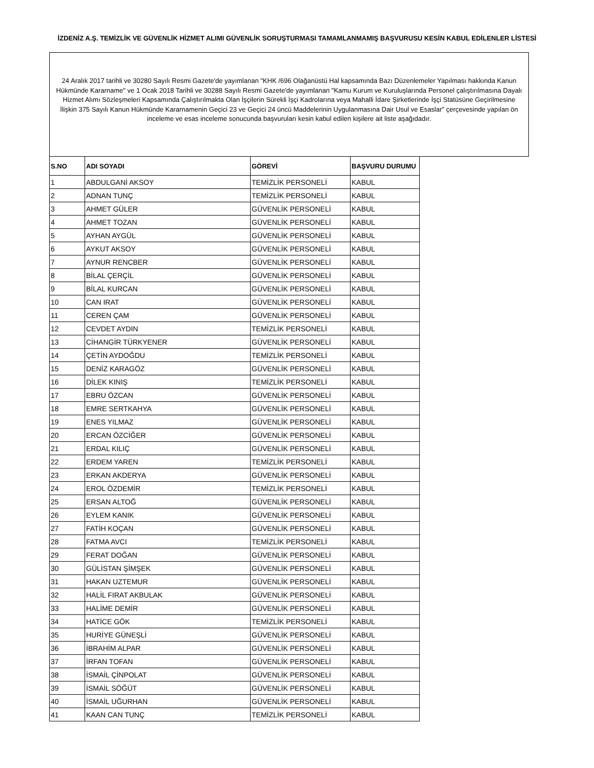İZDENİZ A.Ş. TEMİZLİK VE GÜVENLİK HİZMET ALIMI GÜVENLİK SORUŞTURMASI TAMAMLANMAMIŞ BAŞVURUSU KESİN KABUL EDİLENLER LİSTESİ
24 Aralık 2017 tarihli ve 30280 Sayılı Resmi Gazete'de yayımlanan "KHK /696 Olağanüstü Hal kapsamında Bazı Düzenlemeler Yapılması hakkında Kanun Hükmünde Kararname" ve 1 Ocak 2018 Tarihli ve 30288 Sayılı Resmi Gazete'de yayımlanan "Kamu Kurum ve Kuruluşlarında Personel çalıştırılmasına Dayalı Hizmet Alımı Sözleşmeleri Kapsamında Çalıştırılmakta Olan İşçilerin Sürekli İşçi Kadrolarına veya Mahalli İdare Şirketlerinde İşçi Statüsüne Geçirilmesine İlişkin 375 Sayılı Kanun Hükmünde Kararnamenin Geçici 23 ve Geçici 24 üncü Maddelerinin Uygulanmasına Dair Usul ve Esaslar" çerçevesinde yapılan ön inceleme ve esas inceleme sonucunda başvuruları kesin kabul edilen kişilere ait liste aşağıdadır.
| S.NO | ADI SOYADI | GÖREVİ | BAŞVURU DURUMU |
| --- | --- | --- | --- |
| 1 | ABDULGANİ AKSOY | TEMİZLİK PERSONELİ | KABUL |
| 2 | ADNAN TUNÇ | TEMİZLİK PERSONELİ | KABUL |
| 3 | AHMET GÜLER | GÜVENLİK PERSONELİ | KABUL |
| 4 | AHMET TOZAN | GÜVENLİK PERSONELİ | KABUL |
| 5 | AYHAN AYGÜL | GÜVENLİK PERSONELİ | KABUL |
| 6 | AYKUT AKSOY | GÜVENLİK PERSONELİ | KABUL |
| 7 | AYNUR RENCBER | GÜVENLİK PERSONELİ | KABUL |
| 8 | BİLAL ÇERÇİL | GÜVENLİK PERSONELİ | KABUL |
| 9 | BİLAL KURCAN | GÜVENLİK PERSONELİ | KABUL |
| 10 | CAN IRAT | GÜVENLİK PERSONELİ | KABUL |
| 11 | CEREN ÇAM | GÜVENLİK PERSONELİ | KABUL |
| 12 | CEVDET AYDIN | TEMİZLİK PERSONELİ | KABUL |
| 13 | CİHANGİR TÜRKYENER | GÜVENLİK PERSONELİ | KABUL |
| 14 | ÇETİN AYDOĞDU | TEMİZLİK PERSONELİ | KABUL |
| 15 | DENİZ KARAGÖZ | GÜVENLİK PERSONELİ | KABUL |
| 16 | DİLEK KINIŞ | TEMİZLİK PERSONELİ | KABUL |
| 17 | EBRU ÖZCAN | GÜVENLİK PERSONELİ | KABUL |
| 18 | EMRE SERTKAHYA | GÜVENLİK PERSONELİ | KABUL |
| 19 | ENES YILMAZ | GÜVENLİK PERSONELİ | KABUL |
| 20 | ERCAN ÖZCİĞER | GÜVENLİK PERSONELİ | KABUL |
| 21 | ERDAL KILIÇ | GÜVENLİK PERSONELİ | KABUL |
| 22 | ERDEM YAREN | TEMİZLİK PERSONELİ | KABUL |
| 23 | ERKAN AKDERYA | GÜVENLİK PERSONELİ | KABUL |
| 24 | EROL ÖZDEMİR | TEMİZLİK PERSONELİ | KABUL |
| 25 | ERSAN ALTOĞ | GÜVENLİK PERSONELİ | KABUL |
| 26 | EYLEM KANIK | GÜVENLİK PERSONELİ | KABUL |
| 27 | FATİH KOÇAN | GÜVENLİK PERSONELİ | KABUL |
| 28 | FATMA AVCI | TEMİZLİK PERSONELİ | KABUL |
| 29 | FERAT DOĞAN | GÜVENLİK PERSONELİ | KABUL |
| 30 | GÜLİSTAN ŞİMŞEK | GÜVENLİK PERSONELİ | KABUL |
| 31 | HAKAN UZTEMUR | GÜVENLİK PERSONELİ | KABUL |
| 32 | HALİL FIRAT AKBULAK | GÜVENLİK PERSONELİ | KABUL |
| 33 | HALİME DEMİR | GÜVENLİK PERSONELİ | KABUL |
| 34 | HATİCE GÖK | TEMİZLİK PERSONELİ | KABUL |
| 35 | HURİYE GÜNEŞLİ | GÜVENLİK PERSONELİ | KABUL |
| 36 | İBRAHİM ALPAR | GÜVENLİK PERSONELİ | KABUL |
| 37 | İRFAN TOFAN | GÜVENLİK PERSONELİ | KABUL |
| 38 | İSMAİL ÇİNPOLAT | GÜVENLİK PERSONELİ | KABUL |
| 39 | İSMAİL SÖĞÜT | GÜVENLİK PERSONELİ | KABUL |
| 40 | İSMAİL UĞURHAN | GÜVENLİK PERSONELİ | KABUL |
| 41 | KAAN CAN TUNÇ | TEMİZLİK PERSONELİ | KABUL |